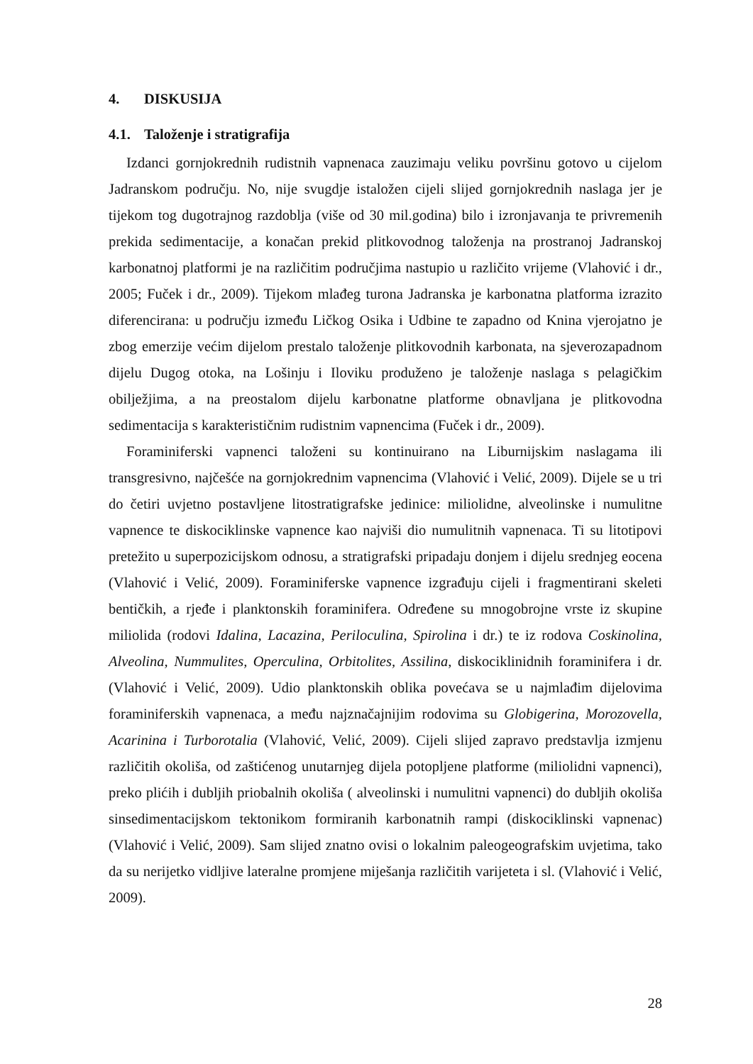4. DISKUSIJA
4.1. Taloženje i stratigrafija
Izdanci gornjokrednih rudistnih vapnenaca zauzimaju veliku površinu gotovo u cijelom Jadranskom području. No, nije svugdje istaložen cijeli slijed gornjokrednih naslaga jer je tijekom tog dugotrajnog razdoblja (više od 30 mil.godina) bilo i izronjavanja te privremenih prekida sedimentacije, a konačan prekid plitkovodnog taloženja na prostranoj Jadranskoj karbonatnoj platformi je na različitim područjima nastupio u različito vrijeme (Vlahović i dr., 2005; Fuček i dr., 2009). Tijekom mlađeg turona Jadranska je karbonatna platforma izrazito diferencirana: u području između Ličkog Osika i Udbine te zapadno od Knina vjerojatno je zbog emerzije većim dijelom prestalo taloženje plitkovodnih karbonata, na sjeverozapadnom dijelu Dugog otoka, na Lošinju i Iloviku produženo je taloženje naslaga s pelagičkim obilježjima, a na preostalom dijelu karbonatne platforme obnavljana je plitkovodna sedimentacija s karakterističnim rudistnim vapnencima (Fuček i dr., 2009).
Foraminiferski vapnenci taloženi su kontinuirano na Liburnijskim naslagama ili transgresivno, najčešće na gornjokrednim vapnencima (Vlahović i Velić, 2009). Dijele se u tri do četiri uvjetno postavljene litostratigrafske jedinice: miliolidne, alveolinske i numulitne vapnence te diskociklinske vapnence kao najviši dio numulitnih vapnenaca. Ti su litotipovi pretežito u superpozicijskom odnosu, a stratigrafski pripadaju donjem i dijelu srednjeg eocena (Vlahović i Velić, 2009). Foraminiferske vapnence izgrađuju cijeli i fragmentirani skeleti bentičkih, a rjeđe i planktonskih foraminifera. Određene su mnogobrojne vrste iz skupine miliolida (rodovi Idalina, Lacazina, Periloculina, Spirolina i dr.) te iz rodova Coskinolina, Alveolina, Nummulites, Operculina, Orbitolites, Assilina, diskociklinidnih foraminifera i dr. (Vlahović i Velić, 2009). Udio planktonskih oblika povećava se u najmlađim dijelovima foraminiferskih vapnenaca, a među najznačajnijim rodovima su Globigerina, Morozovella, Acarinina i Turborotalia (Vlahović, Velić, 2009). Cijeli slijed zapravo predstavlja izmjenu različitih okoliša, od zaštićenog unutarnjeg dijela potopljene platforme (miliolidni vapnenci), preko plićih i dubljih priobalnih okoliša ( alveolinski i numulitni vapnenci) do dubljih okoliša sinsedimentacijskom tektonikom formiranih karbonatnih rampi (diskociklinski vapnenac) (Vlahović i Velić, 2009). Sam slijed znatno ovisi o lokalnim paleogeografskim uvjetima, tako da su nerijetko vidljive lateralne promjene miješanja različitih varijeteta i sl. (Vlahović i Velić, 2009).
28